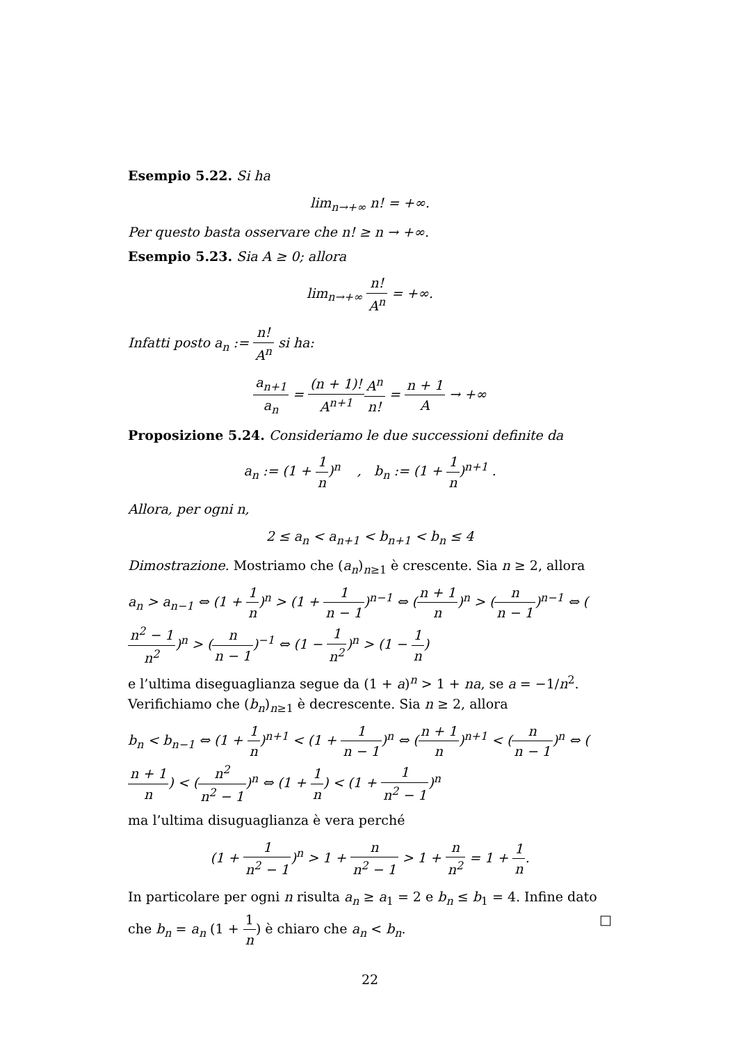Esempio 5.22. Si ha
lim<sub>n→+∞</sub> n! = +∞.
Per questo basta osservare che n! ≥ n → +∞.
Esempio 5.23. Sia A ≥ 0; allora
lim<sub>n→+∞</sub> n! A<sup>n</sup> = +∞.
Infatti posto a<sub>n</sub> := n! A<sup>n</sup> si ha:
a<sub>n+1</sub> a<sub>n</sub> = (n + 1)! A<sup>n+1</sup> A<sup>n</sup> n! = n + 1 A → +∞
Proposizione 5.24. Consideriamo le due successioni definite da
a<sub>n</sub> := (1 + 1 n)<sup>n</sup> , b<sub>n</sub> := (1 + 1 n)<sup>n+1</sup> .
Allora, per ogni n,
2 ≤ a<sub>n</sub> < a<sub>n+1</sub> < b<sub>n+1</sub> < b<sub>n</sub> ≤ 4
Dimostrazione. Mostriamo che (a<sub>n</sub>)<sub>n≥1</sub> è crescente. Sia n ≥ 2, allora
a<sub>n</sub> > a<sub>n−1</sub> ⇔ (1 + 1 n)<sup>n</sup> > (1 + 1 n − 1)<sup>n−1</sup> ⇔ (n + 1 n)<sup>n</sup> > (n n − 1)<sup>n−1</sup> ⇔ (n<sup>2</sup> − 1 n<sup>2</sup>)<sup>n</sup> > (n n − 1)<sup>−1</sup> ⇔ (1 − 1 n<sup>2</sup>)<sup>n</sup> > (1 − 1 n)
e l’ultima diseguaglianza segue da (1 + a)<sup>n</sup> > 1 + na, se a = −1/n<sup>2</sup>. Verifichiamo che (b<sub>n</sub>)<sub>n≥1</sub> è decrescente. Sia n ≥ 2, allora
b<sub>n</sub> < b<sub>n−1</sub> ⇔ (1 + 1 n)<sup>n+1</sup> < (1 + 1 n − 1)<sup>n</sup> ⇔ (n + 1 n)<sup>n+1</sup> < (n n − 1)<sup>n</sup> ⇔ (n + 1 n) < (n<sup>2</sup> n<sup>2</sup> − 1)<sup>n</sup> ⇔ (1 + 1 n) < (1 + 1 n<sup>2</sup> − 1)<sup>n</sup>
ma l’ultima disuguaglianza è vera perché
(1 + 1 n<sup>2</sup> − 1)<sup>n</sup> > 1 + n n<sup>2</sup> − 1 > 1 + n n<sup>2</sup> = 1 + 1 n.
In particolare per ogni n risulta a<sub>n</sub> ≥ a<sub>1</sub> = 2 e b<sub>n</sub> ≤ b<sub>1</sub> = 4. Infine dato che b<sub>n</sub> = a<sub>n</sub> (1 + 1 n) è chiaro che a<sub>n</sub> < b<sub>n</sub>. □
22